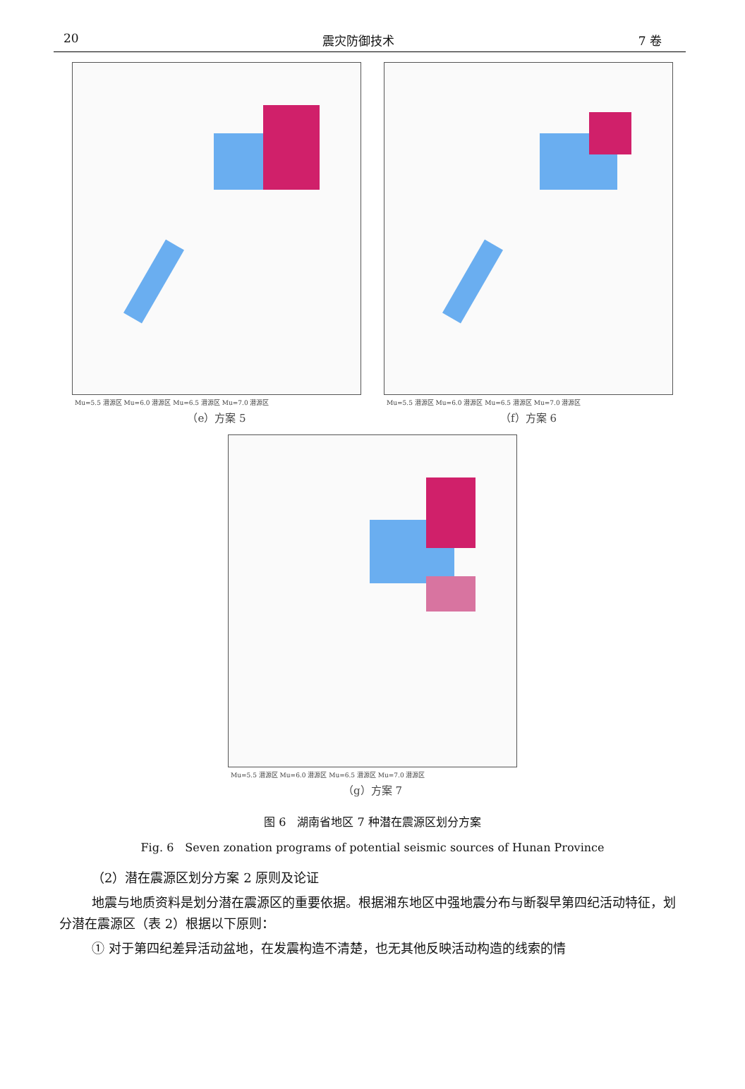20 震灾防御技术 7 卷
Mu=5.5 潜源区 Mu=6.0 潜源区 Mu=6.5 潜源区 Mu=7.0 潜源区
（e）方案 5
Mu=5.5 潜源区 Mu=6.0 潜源区 Mu=6.5 潜源区 Mu=7.0 潜源区
（f）方案 6
Mu=5.5 潜源区 Mu=6.0 潜源区 Mu=6.5 潜源区 Mu=7.0 潜源区
（g）方案 7
图 6　湖南省地区 7 种潜在震源区划分方案
Fig. 6　Seven zonation programs of potential seismic sources of Hunan Province
（2）潜在震源区划分方案 2 原则及论证
地震与地质资料是划分潜在震源区的重要依据。根据湘东地区中强地震分布与断裂早第四纪活动特征，划分潜在震源区（表 2）根据以下原则：
① 对于第四纪差异活动盆地，在发震构造不清楚，也无其他反映活动构造的线索的情